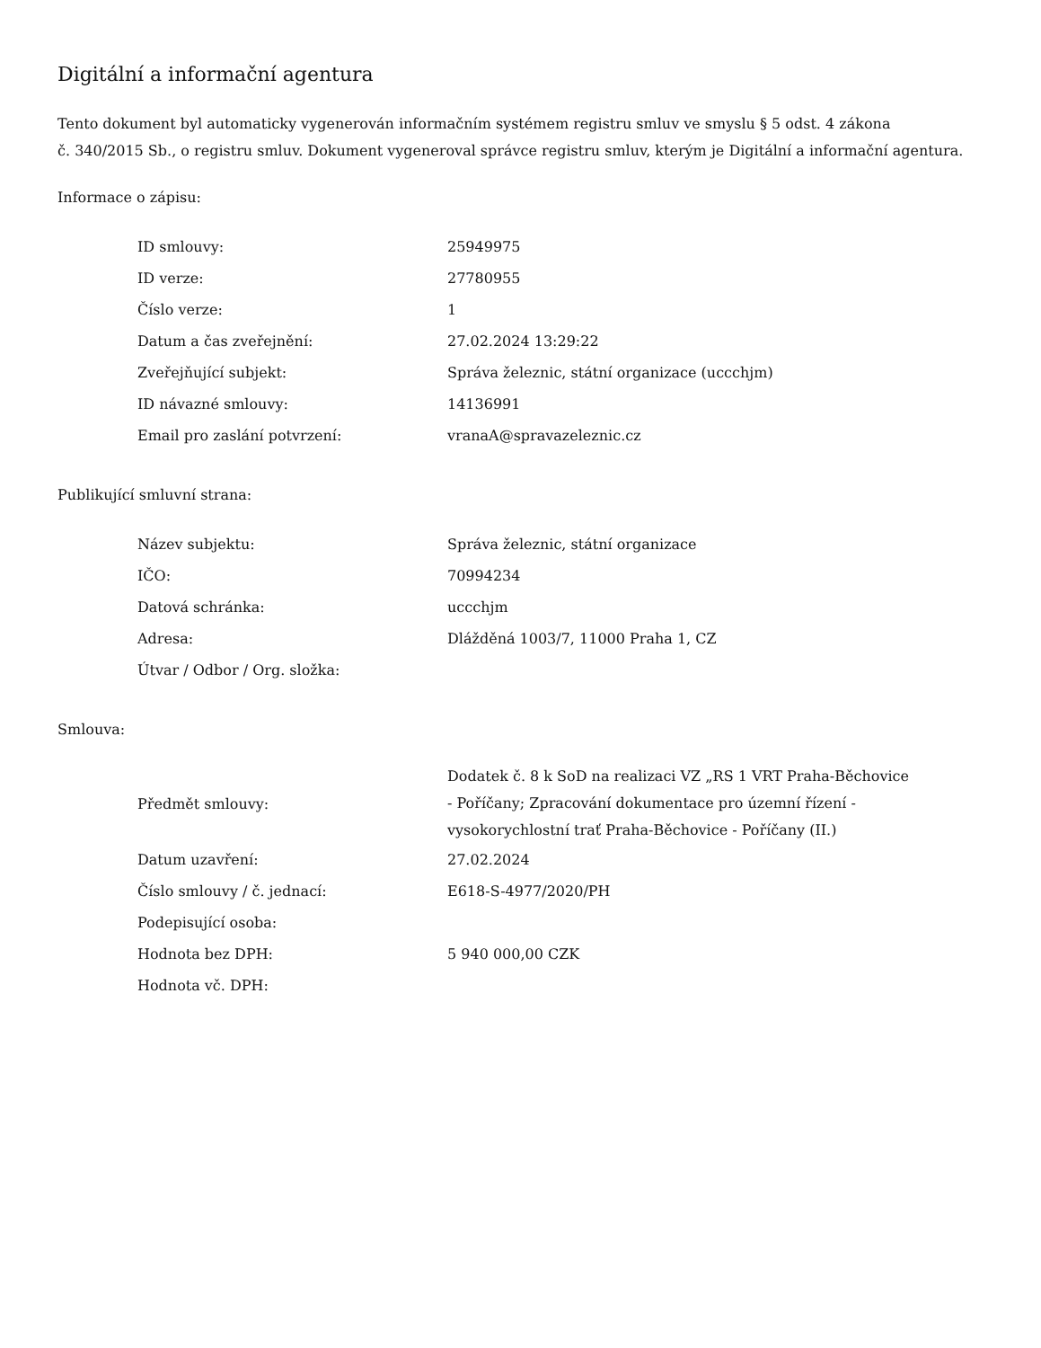Digitální a informační agentura
Tento dokument byl automaticky vygenerován informačním systémem registru smluv ve smyslu § 5 odst. 4 zákona
č. 340/2015 Sb., o registru smluv. Dokument vygeneroval správce registru smluv, kterým je Digitální a informační agentura.
Informace o zápisu:
| ID smlouvy: | 25949975 |
| ID verze: | 27780955 |
| Číslo verze: | 1 |
| Datum a čas zveřejnění: | 27.02.2024 13:29:22 |
| Zveřejňující subjekt: | Správa železnic, státní organizace (uccchjm) |
| ID návazné smlouvy: | 14136991 |
| Email pro zaslání potvrzení: | vranaA@spravazeleznic.cz |
Publikující smluvní strana:
| Název subjektu: | Správa železnic, státní organizace |
| IČO: | 70994234 |
| Datová schránka: | uccchjm |
| Adresa: | Dlážděná 1003/7, 11000 Praha 1, CZ |
| Útvar / Odbor / Org. složka: | |
Smlouva:
| Předmět smlouvy: | Dodatek č. 8 k SoD na realizaci VZ „RS 1 VRT Praha-Běchovice - Poříčany; Zpracování dokumentace pro územní řízení - vysokorychlostní trať Praha-Běchovice - Poříčany (II.) |
| Datum uzavření: | 27.02.2024 |
| Číslo smlouvy / č. jednací: | E618-S-4977/2020/PH |
| Podepisující osoba: | |
| Hodnota bez DPH: | 5 940 000,00 CZK |
| Hodnota vč. DPH: | |